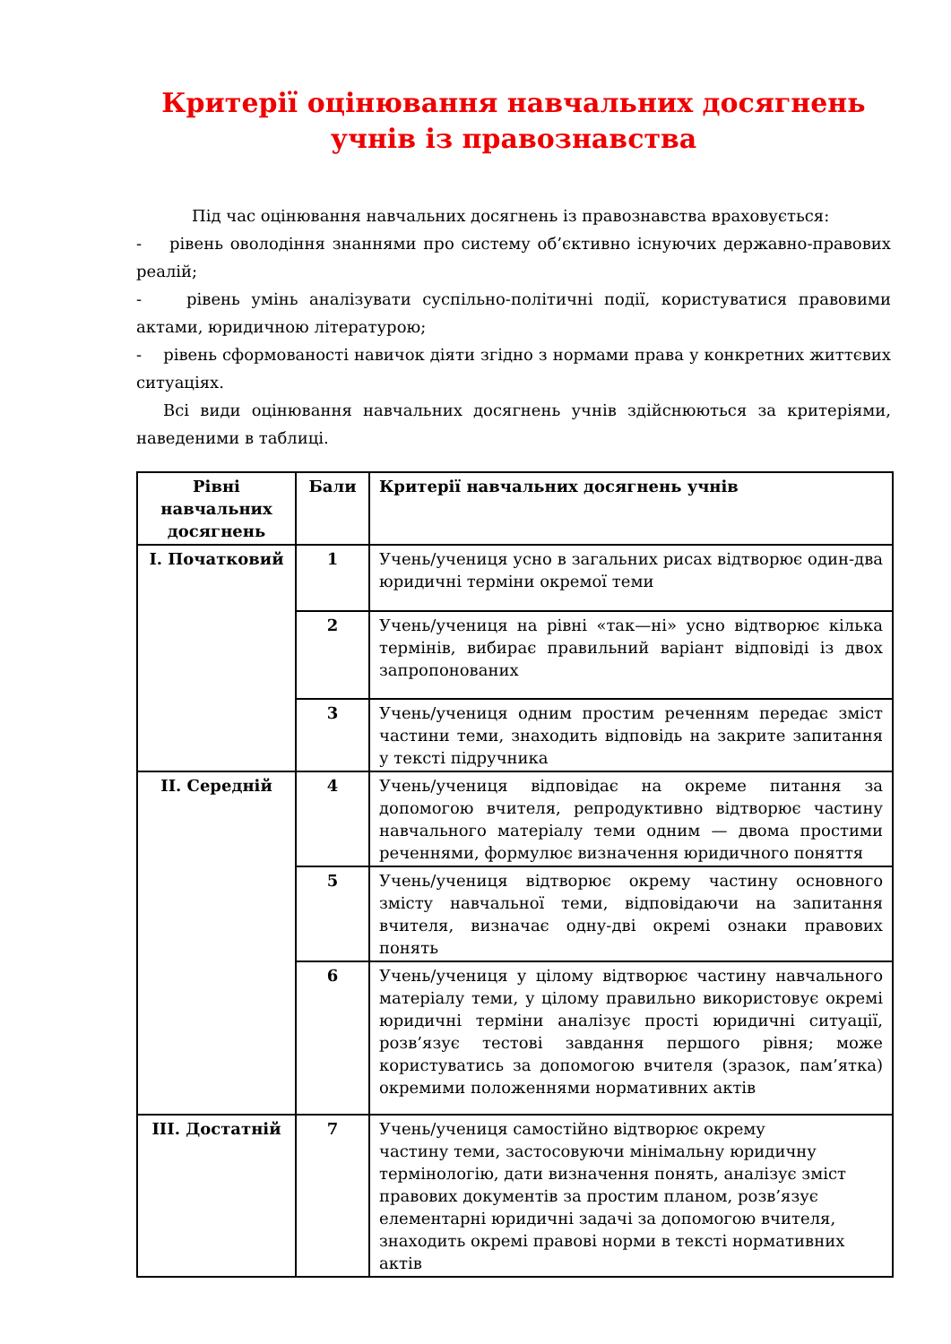Критерії оцінювання навчальних досягнень
учнів із правознавства
Під час оцінювання навчальних досягнень із правознавства враховується:
- рівень оволодіння знаннями про систему об’єктивно існуючих державно-правових реалій;
- рівень умінь аналізувати суспільно-політичні події, користуватися правовими актами, юридичною літературою;
- рівень сформованості навичок діяти згідно з нормами права у конкретних життєвих ситуаціях.
Всі види оцінювання навчальних досягнень учнів здійснюються за критеріями, наведеними в таблиці.
| Рівні навчальних досягнень | Бали | Критерії навчальних досягнень учнів |
| --- | --- | --- |
| I. Початковий | 1 | Учень/учениця усно в загальних рисах відтворює один-два юридичні терміни окремої теми |
| | 2 | Учень/учениця на рівні «так—ні» усно відтворює кілька термінів, вибирає правильний варіант відповіді із двох запропонованих |
| | 3 | Учень/учениця одним простим реченням передає зміст частини теми, знаходить відповідь на закрите запитання у тексті підручника |
| II. Середній | 4 | Учень/учениця відповідає на окреме питання за допомогою вчителя, репродуктивно відтворює частину навчального матеріалу теми одним — двома простими реченнями, формулює визначення юридичного поняття |
| | 5 | Учень/учениця відтворює окрему частину основного змісту навчальної теми, відповідаючи на запитання вчителя, визначає одну-дві окремі ознаки правових понять |
| | 6 | Учень/учениця у цілому відтворює частину навчального матеріалу теми, у цілому правильно використовує окремі юридичні терміни аналізує прості юридичні ситуації, розв’язує тестові завдання першого рівня; може користуватись за допомогою вчителя (зразок, пам’ятка) окремими положеннями нормативних актів |
| III. Достатній | 7 | Учень/учениця самостійно відтворює окрему частину теми, застосовуючи мінімальну юридичну термінологію, дати визначення понять, аналізує зміст правових документів за простим планом, розв’язує елементарні юридичні задачі за допомогою вчителя, знаходить окремі правові норми в тексті нормативних актів |